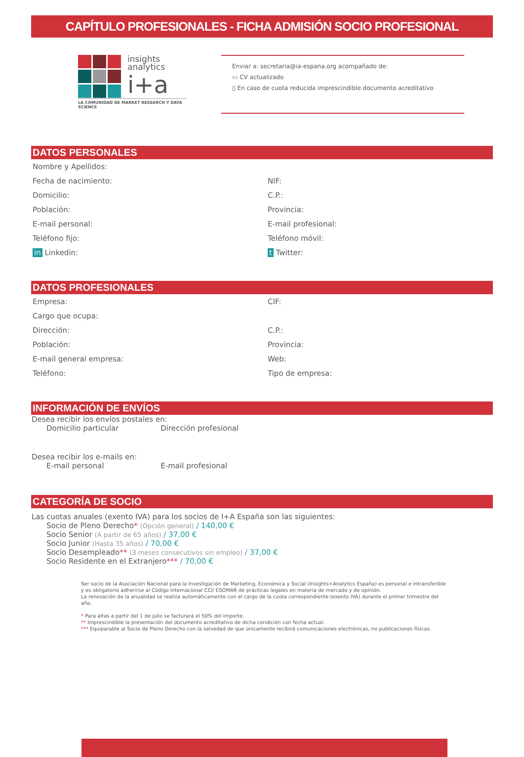CAPÍTULO PROFESIONALES - FICHA ADMISIÓN SOCIO PROFESIONAL
insights
analytics
i+a
LA COMUNIDAD DE MARKET RESEARCH Y DATA SCIENCE
Enviar a: secretaria@ia-espana.org acompañado de:
▭ CV actualizado
▯ En caso de cuota reducida imprescindible documento acreditativo
DATOS PERSONALES
Nombre y Apellidos:
Fecha de nacimiento:
NIF:
Domicilio:
C.P.:
Población:
Provincia:
E-mail personal:
E-mail profesional:
Teléfono fijo:
Teléfono móvil:
in Linkedin:
t Twitter:
DATOS PROFESIONALES
Empresa:
CIF:
Cargo que ocupa:
Dirección:
C.P.:
Población:
Provincia:
E-mail general empresa:
Web:
Teléfono:
Tipo de empresa:
INFORMACIÓN DE ENVÍOS
Desea recibir los envíos postales en:
Domicilio particular Dirección profesional
Desea recibir los e-mails en:
E-mail personal E-mail profesional
CATEGORÍA DE SOCIO
Las cuotas anuales (exento IVA) para los socios de I+A España son las siguientes:
Socio de Pleno Derecho* (Opción general) / 140,00 €
Socio Senior (A partir de 65 años) / 37,00 €
Socio Junior (Hasta 35 años) / 70,00 €
Socio Desempleado** (3 meses consecutivos sin empleo) / 37,00 €
Socio Residente en el Extranjero*** / 70,00 €
Ser socio de la Asociación Nacional para la Investigación de Marketing, Económica y Social (Insights+Analytics España) es personal e intransferible y es obligatorio adherirse al Código Internacional CCI/ ESOMAR de prácticas legales en materia de mercado y de opinión.
La renovación de la anualidad se realiza automáticamente con el cargo de la cuota correspondiente (exento IVA) durante el primer trimestre del año.
* Para altas a partir del 1 de julio se facturará el 50% del importe.
** Imprescindible la presentación del documento acreditativo de dicha condición con fecha actual.
*** Equiparable al Socio de Pleno Derecho con la salvedad de que únicamente recibirá comunicaciones electrónicas, no publicaciones físicas.